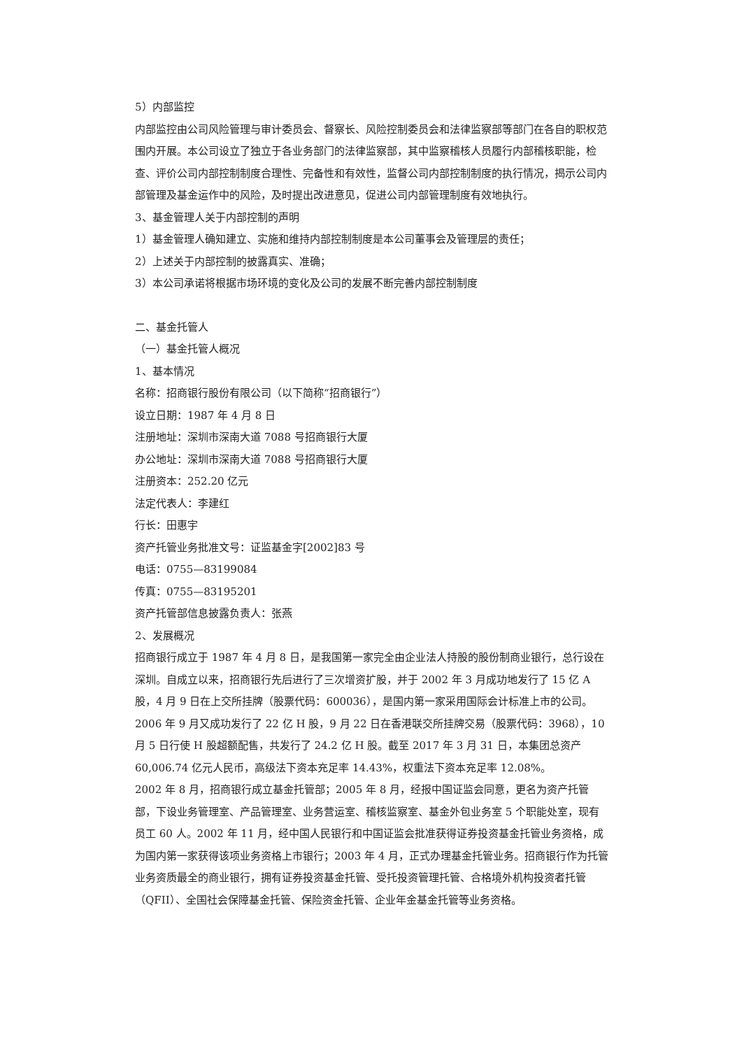5）内部监控
内部监控由公司风险管理与审计委员会、督察长、风险控制委员会和法律监察部等部门在各自的职权范围内开展。本公司设立了独立于各业务部门的法律监察部，其中监察稽核人员履行内部稽核职能，检查、评价公司内部控制制度合理性、完备性和有效性，监督公司内部控制制度的执行情况，揭示公司内部管理及基金运作中的风险，及时提出改进意见，促进公司内部管理制度有效地执行。
3、基金管理人关于内部控制的声明
1）基金管理人确知建立、实施和维持内部控制制度是本公司董事会及管理层的责任；
2）上述关于内部控制的披露真实、准确；
3）本公司承诺将根据市场环境的变化及公司的发展不断完善内部控制制度
二、基金托管人
（一）基金托管人概况
1、基本情况
名称：招商银行股份有限公司（以下简称“招商银行”）
设立日期：1987 年 4 月 8 日
注册地址：深圳市深南大道 7088 号招商银行大厦
办公地址：深圳市深南大道 7088 号招商银行大厦
注册资本：252.20 亿元
法定代表人：李建红
行长：田惠宇
资产托管业务批准文号：证监基金字[2002]83 号
电话：0755—83199084
传真：0755—83195201
资产托管部信息披露负责人：张燕
2、发展概况
招商银行成立于 1987 年 4 月 8 日，是我国第一家完全由企业法人持股的股份制商业银行，总行设在深圳。自成立以来，招商银行先后进行了三次增资扩股，并于 2002 年 3 月成功地发行了 15 亿 A 股，4 月 9 日在上交所挂牌（股票代码：600036），是国内第一家采用国际会计标准上市的公司。2006 年 9 月又成功发行了 22 亿 H 股，9 月 22 日在香港联交所挂牌交易（股票代码：3968），10 月 5 日行使 H 股超额配售，共发行了 24.2 亿 H 股。截至 2017 年 3 月 31 日，本集团总资产 60,006.74 亿元人民币，高级法下资本充足率 14.43%，权重法下资本充足率 12.08%。
2002 年 8 月，招商银行成立基金托管部；2005 年 8 月，经报中国证监会同意，更名为资产托管部，下设业务管理室、产品管理室、业务营运室、稽核监察室、基金外包业务室 5 个职能处室，现有员工 60 人。2002 年 11 月，经中国人民银行和中国证监会批准获得证券投资基金托管业务资格，成为国内第一家获得该项业务资格上市银行；2003 年 4 月，正式办理基金托管业务。招商银行作为托管业务资质最全的商业银行，拥有证券投资基金托管、受托投资管理托管、合格境外机构投资者托管（QFII）、全国社会保障基金托管、保险资金托管、企业年金基金托管等业务资格。